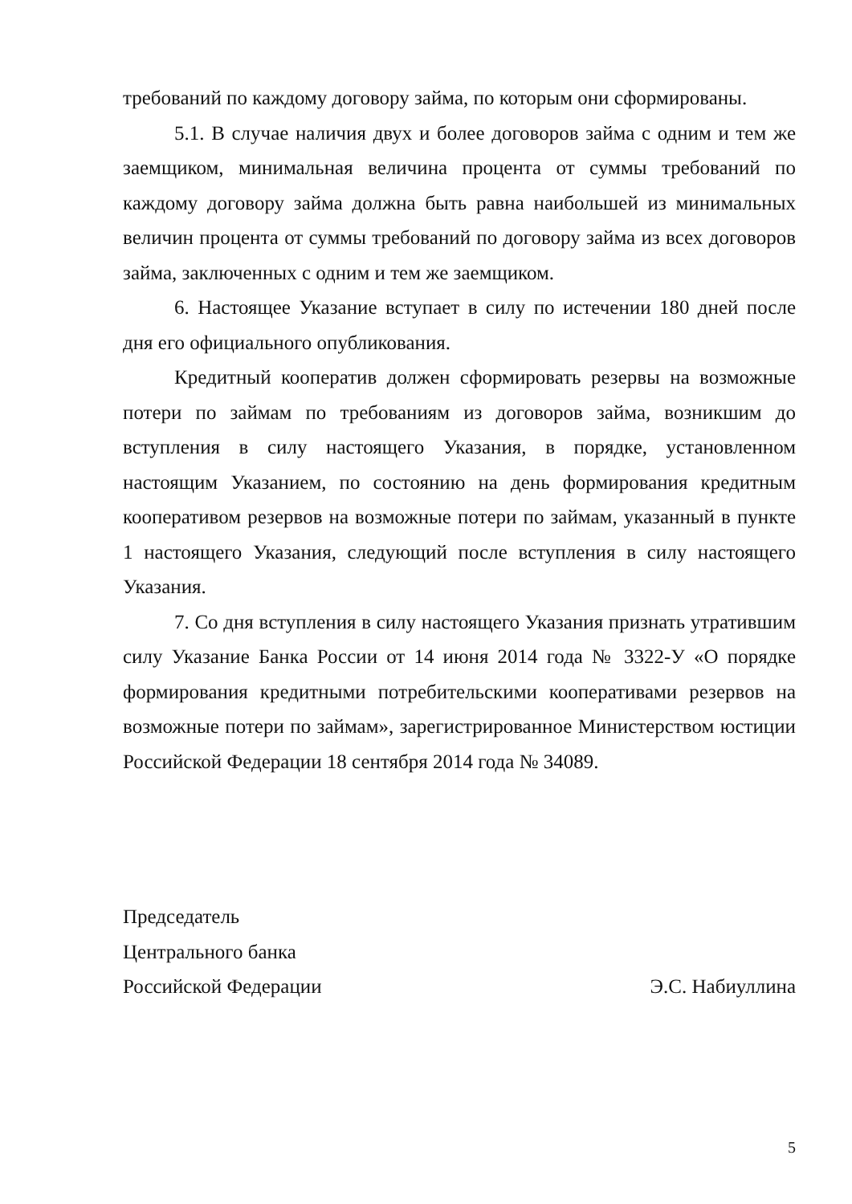требований по каждому договору займа, по которым они сформированы.
5.1. В случае наличия двух и более договоров займа с одним и тем же заемщиком, минимальная величина процента от суммы требований по каждому договору займа должна быть равна наибольшей из минимальных величин процента от суммы требований по договору займа из всех договоров займа, заключенных с одним и тем же заемщиком.
6. Настоящее Указание вступает в силу по истечении 180 дней после дня его официального опубликования.
Кредитный кооператив должен сформировать резервы на возможные потери по займам по требованиям из договоров займа, возникшим до вступления в силу настоящего Указания, в порядке, установленном настоящим Указанием, по состоянию на день формирования кредитным кооперативом резервов на возможные потери по займам, указанный в пункте 1 настоящего Указания, следующий после вступления в силу настоящего Указания.
7. Со дня вступления в силу настоящего Указания признать утратившим силу Указание Банка России от 14 июня 2014 года № 3322-У «О порядке формирования кредитными потребительскими кооперативами резервов на возможные потери по займам», зарегистрированное Министерством юстиции Российской Федерации 18 сентября 2014 года № 34089.
Председатель
Центрального банка
Российской Федерации Э.С. Набиуллина
5